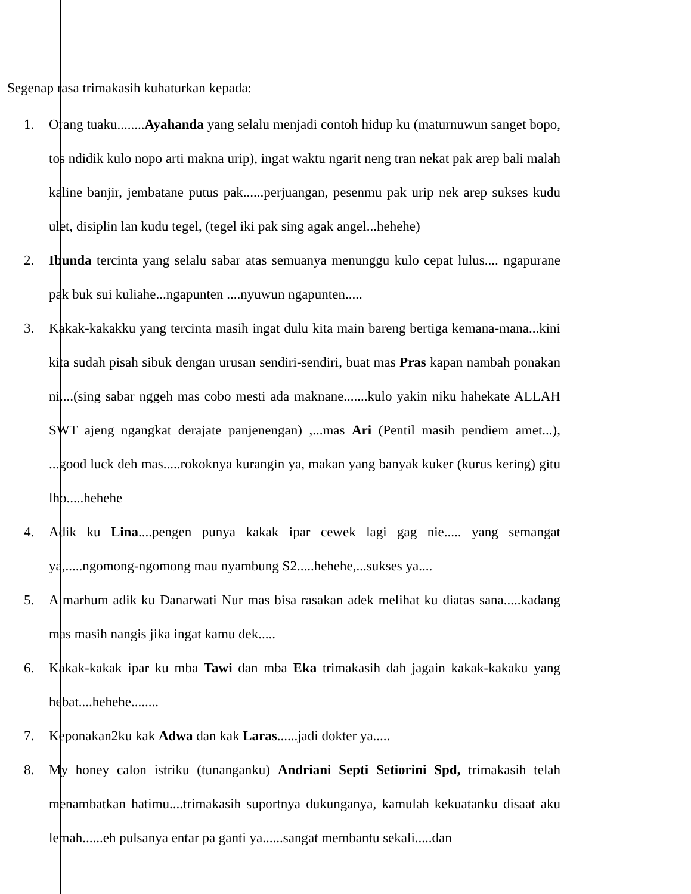Segenap rasa trimakasih kuhaturkan kepada:
1. Orang tuaku........Ayahanda yang selalu menjadi contoh hidup ku (maturnuwun sanget bopo, tos ndidik kulo nopo arti makna urip), ingat waktu ngarit neng tran nekat pak arep bali malah kaline banjir, jembatane putus pak......perjuangan, pesenmu pak urip nek arep sukses kudu ulet, disiplin lan kudu tegel, (tegel iki pak sing agak angel...hehehe)
2. Ibunda tercinta yang selalu sabar atas semuanya menunggu kulo cepat lulus.... ngapurane pak buk sui kuliahe...ngapunten ....nyuwun ngapunten.....
3. Kakak-kakakku yang tercinta masih ingat dulu kita main bareng bertiga kemana-mana...kini kita sudah pisah sibuk dengan urusan sendiri-sendiri, buat mas Pras kapan nambah ponakan ni....(sing sabar nggeh mas cobo mesti ada maknane.......kulo yakin niku hahekate ALLAH SWT ajeng ngangkat derajate panjenengan) ,...mas Ari (Pentil masih pendiem amet...), ...good luck deh mas.....rokoknya kurangin ya, makan yang banyak kuker (kurus kering) gitu lho.....hehehe
4. Adik ku Lina....pengen punya kakak ipar cewek lagi gag nie..... yang semangat ya,.....ngomong-ngomong mau nyambung S2.....hehehe,...sukses ya....
5. Almarhum adik ku Danarwati Nur mas bisa rasakan adek melihat ku diatas sana.....kadang mas masih nangis jika ingat kamu dek.....
6. Kakak-kakak ipar ku mba Tawi dan mba Eka trimakasih dah jagain kakak-kakaku yang hebat....hehehe........
7. Keponakan2ku kak Adwa dan kak Laras......jadi dokter ya.....
8. My honey calon istriku (tunanganku) Andriani Septi Setiorini Spd, trimakasih telah menambatkan hatimu....trimakasih suportnya dukunganya, kamulah kekuatanku disaat aku lemah......eh pulsanya entar pa ganti ya......sangat membantu sekali.....dan